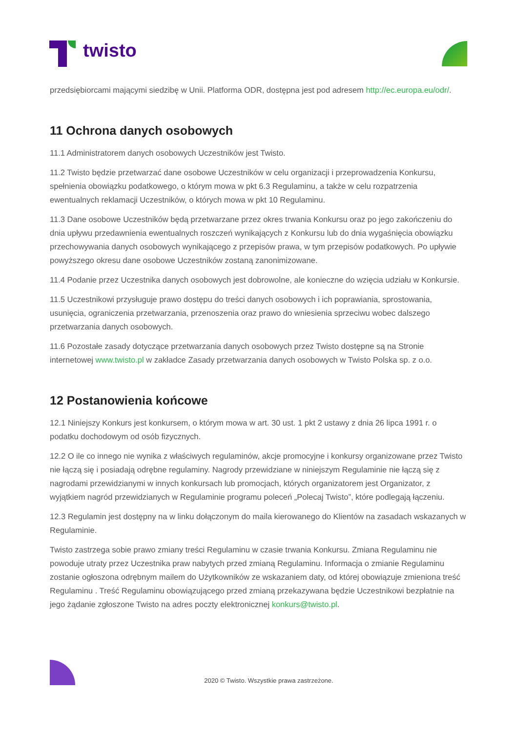twisto
przedsiębiorcami mającymi siedzibę w Unii. Platforma ODR, dostępna jest pod adresem http://ec.europa.eu/odr/.
11 Ochrona danych osobowych
11.1 Administratorem danych osobowych Uczestników jest Twisto.
11.2 Twisto będzie przetwarzać dane osobowe Uczestników w celu organizacji i przeprowadzenia Konkursu, spełnienia obowiązku podatkowego, o którym mowa w pkt 6.3 Regulaminu, a także w celu rozpatrzenia ewentualnych reklamacji Uczestników, o których mowa w pkt 10 Regulaminu.
11.3 Dane osobowe Uczestników będą przetwarzane przez okres trwania Konkursu oraz po jego zakończeniu do dnia upływu przedawnienia ewentualnych roszczeń wynikających z Konkursu lub do dnia wygaśnięcia obowiązku przechowywania danych osobowych wynikającego z przepisów prawa, w tym przepisów podatkowych. Po upływie powyższego okresu dane osobowe Uczestników zostaną zanonimizowane.
11.4 Podanie przez Uczestnika danych osobowych jest dobrowolne, ale konieczne do wzięcia udziału w Konkursie.
11.5 Uczestnikowi przysługuje prawo dostępu do treści danych osobowych i ich poprawiania, sprostowania, usunięcia, ograniczenia przetwarzania, przenoszenia oraz prawo do wniesienia sprzeciwu wobec dalszego przetwarzania danych osobowych.
11.6 Pozostałe zasady dotyczące przetwarzania danych osobowych przez Twisto dostępne są na Stronie internetowej www.twisto.pl w zakładce Zasady przetwarzania danych osobowych w Twisto Polska sp. z o.o.
12 Postanowienia końcowe
12.1 Niniejszy Konkurs jest konkursem, o którym mowa w art. 30 ust. 1 pkt 2 ustawy z dnia 26 lipca 1991 r. o podatku dochodowym od osób fizycznych.
12.2 O ile co innego nie wynika z właściwych regulaminów, akcje promocyjne i konkursy organizowane przez Twisto nie łączą się i posiadają odrębne regulaminy. Nagrody przewidziane w niniejszym Regulaminie nie łączą się z nagrodami przewidzianymi w innych konkursach lub promocjach, których organizatorem jest Organizator, z wyjątkiem nagród przewidzianych w Regulaminie programu poleceń „Polecaj Twisto”, które podlegają łączeniu.
12.3 Regulamin jest dostępny na w linku dołączonym do maila kierowanego do Klientów na zasadach wskazanych w Regulaminie.
Twisto zastrzega sobie prawo zmiany treści Regulaminu w czasie trwania Konkursu. Zmiana Regulaminu nie powoduje utraty przez Uczestnika praw nabytych przed zmianą Regulaminu. Informacja o zmianie Regulaminu zostanie ogłoszona odrębnym mailem do Użytkowników ze wskazaniem daty, od której obowiązuje zmieniona treść Regulaminu . Treść Regulaminu obowiązującego przed zmianą przekazywana będzie Uczestnikowi bezpłatnie na jego żądanie zgłoszone Twisto na adres poczty elektronicznej konkurs@twisto.pl.
2020 © Twisto. Wszystkie prawa zastrzeżone.